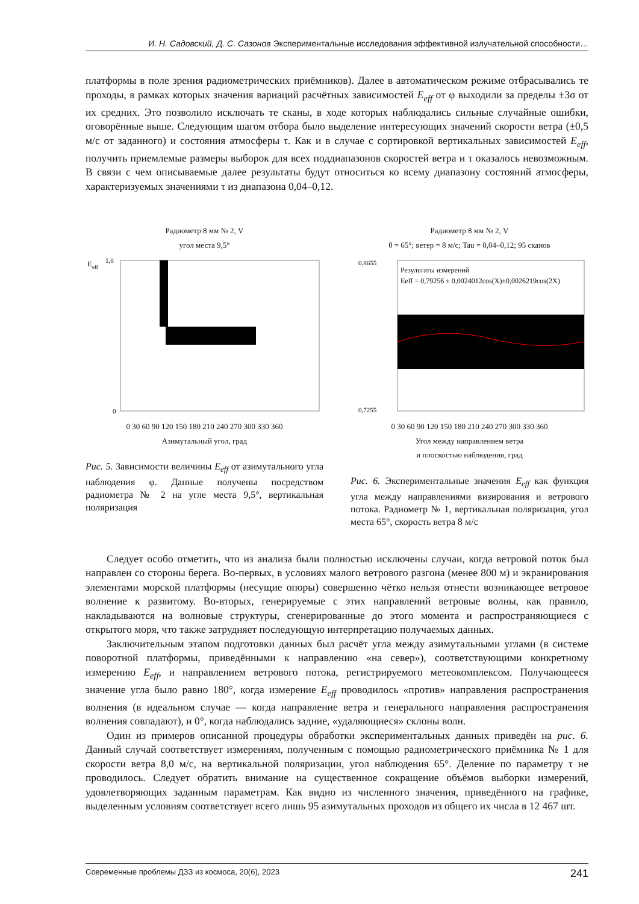И. Н. Садовский, Д. С. Сазонов Экспериментальные исследования эффективной излучательной способности…
платформы в поле зрения радиометрических приёмников). Далее в автоматическом режиме отбрасывались те проходы, в рамках которых значения вариаций расчётных зависимостей E<sub>eff</sub> от φ выходили за пределы ±3σ от их средних. Это позволило исключать те сканы, в ходе которых наблюдались сильные случайные ошибки, оговорённые выше. Следующим шагом отбора было выделение интересующих значений скорости ветра (±0,5 м/с от заданного) и состояния атмосферы τ. Как и в случае с сортировкой вертикальных зависимостей E<sub>eff</sub>, получить приемлемые размеры выборок для всех поддиапазонов скоростей ветра и τ оказалось невозможным. В связи с чем описываемые далее результаты будут относиться ко всему диапазону состояний атмосферы, характеризуемых значениями τ из диапазона 0,04–0,12.
Радиометр 8 мм № 2, V
угол места 9,5°
E
eff
0
1,0
0 30 60 90 120 150 180 210 240 270 300 330 360
Азимутальный угол, град
Рис. 5. Зависимости величины E<sub>eff</sub> от азимутального угла наблюдения φ. Данные получены посредством радиометра № 2 на угле места 9,5°, вертикальная поляризация
Радиометр 8 мм № 2, V
θ = 65°; ветер = 8 м/с; Tau = 0,04–0,12; 95 сканов
Результаты измерений
Eeff = 0,79256 ± 0,0024012cos(X)±0,0026219cos(2X)
0,8655
0,7255
0 30 60 90 120 150 180 210 240 270 300 330 360
Угол между направлением ветра
и плоскостью наблюдения, град
Рис. 6. Экспериментальные значения E<sub>eff</sub> как функция угла между направлениями визирования и ветрового потока. Радиометр № 1, вертикальная поляризация, угол места 65°, скорость ветра 8 м/с
Следует особо отметить, что из анализа были полностью исключены случаи, когда ветровой поток был направлен со стороны берега. Во-первых, в условиях малого ветрового разгона (менее 800 м) и экранирования элементами морской платформы (несущие опоры) совершенно чётко нельзя отнести возникающее ветровое волнение к развитому. Во-вторых, генерируемые с этих направлений ветровые волны, как правило, накладываются на волновые структуры, сгенерированные до этого момента и распространяющиеся с открытого моря, что также затрудняет последующую интерпретацию получаемых данных.
Заключительным этапом подготовки данных был расчёт угла между азимутальными углами (в системе поворотной платформы, приведёнными к направлению «на север»), соответствующими конкретному измерению E<sub>eff</sub>, и направлением ветрового потока, регистрируемого метеокомплексом. Получающееся значение угла было равно 180°, когда измерение E<sub>eff</sub> проводилось «против» направления распространения волнения (в идеальном случае — когда направление ветра и генерального направления распространения волнения совпадают), и 0°, когда наблюдались задние, «удаляющиеся» склоны волн.
Один из примеров описанной процедуры обработки экспериментальных данных приведён на рис. 6. Данный случай соответствует измерениям, полученным с помощью радиометрического приёмника № 1 для скорости ветра 8,0 м/с, на вертикальной поляризации, угол наблюдения 65°. Деление по параметру τ не проводилось. Следует обратить внимание на существенное сокращение объёмов выборки измерений, удовлетворяющих заданным параметрам. Как видно из численного значения, приведённого на графике, выделенным условиям соответствует всего лишь 95 азимутальных проходов из общего их числа в 12 467 шт.
Современные проблемы ДЗЗ из космоса, 20(6), 2023 241